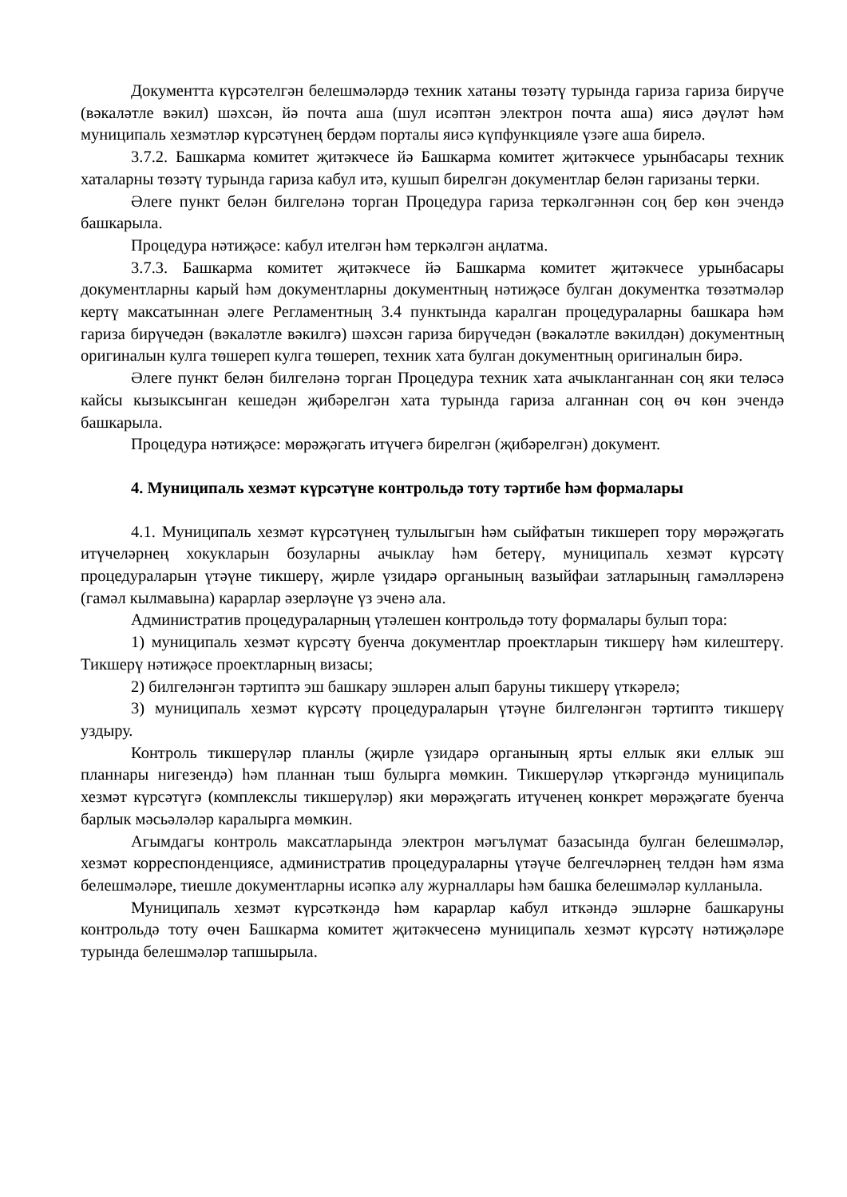Документта күрсәтелгән белешмәләрдә техник хатаны төзәтү турында гариза гариза бирүче (вәкаләтле вәкил) шәхсән, йә почта аша (шул исәптән электрон почта аша) яисә дәүләт һәм муниципаль хезмәтләр күрсәтүнең бердәм порталы яисә күпфункцияле үзәге аша бирелә.
3.7.2. Башкарма комитет җитәкчесе йә Башкарма комитет җитәкчесе урынбасары техник хаталарны төзәтү турында гариза кабул итә, кушып бирелгән документлар белән гаризаны терки.
Әлеге пункт белән билгеләнә торган Процедура гариза теркәлгәннән соң бер көн эчендә башкарыла.
Процедура нәтиҗәсе: кабул ителгән һәм теркәлгән аңлатма.
3.7.3. Башкарма комитет җитәкчесе йә Башкарма комитет җитәкчесе урынбасары документларны карый һәм документларны документның нәтиҗәсе булган документка төзәтмәләр кертү максатыннан әлеге Регламентның 3.4 пунктында каралган процедураларны башкара һәм гариза бирүчедән (вәкаләтле вәкилгә) шәхсән гариза бирүчедән (вәкаләтле вәкилдән) документның оригиналын кулга төшереп кулга төшереп, техник хата булган документның оригиналын бирә.
Әлеге пункт белән билгеләнә торган Процедура техник хата ачыкланганнан соң яки теләсә кайсы кызыксынган кешедән җибәрелгән хата турында гариза алганнан соң өч көн эчендә башкарыла.
Процедура нәтиҗәсе: мөрәҗәгать итүчегә бирелгән (җибәрелгән) документ.
4. Муниципаль хезмәт күрсәтүне контрольдә тоту тәртибе һәм формалары
4.1. Муниципаль хезмәт күрсәтүнең тулылыгын һәм сыйфатын тикшереп тору мөрәҗәгать итүчеләрнең хокукларын бозуларны ачыклау һәм бетерү, муниципаль хезмәт күрсәтү процедураларын үтәүне тикшерү, җирле үзидарә органының вазыйфаи затларының гамәлләренә (гамәл кылмавына) карарлар әзерләүне үз эченә ала.
Административ процедураларның үтәлешен контрольдә тоту формалары булып тора:
1) муниципаль хезмәт күрсәтү буенча документлар проектларын тикшерү һәм килештерү. Тикшерү нәтиҗәсе проектларның визасы;
2) билгеләнгән тәртиптә эш башкару эшләрен алып баруны тикшерү үткәрелә;
3) муниципаль хезмәт күрсәтү процедураларын үтәүне билгеләнгән тәртиптә тикшерү уздыру.
Контроль тикшерүләр планлы (җирле үзидарә органының ярты еллык яки еллык эш планнары нигезендә) һәм планнан тыш булырга мөмкин. Тикшерүләр үткәргәндә муниципаль хезмәт күрсәтүгә (комплекслы тикшерүләр) яки мөрәҗәгать итүченең конкрет мөрәҗәгате буенча барлык мәсьәләләр каралырга мөмкин.
Агымдагы контроль максатларында электрон мәгълүмат базасында булган белешмәләр, хезмәт корреспонденциясе, административ процедураларны үтәүче белгечләрнең телдән һәм язма белешмәләре, тиешле документларны исәпкә алу журналлары һәм башка белешмәләр кулланыла.
Муниципаль хезмәт күрсәткәндә һәм карарлар кабул иткәндә эшләрне башкаруны контрольдә тоту өчен Башкарма комитет җитәкчесенә муниципаль хезмәт күрсәтү нәтиҗәләре турында белешмәләр тапшырыла.